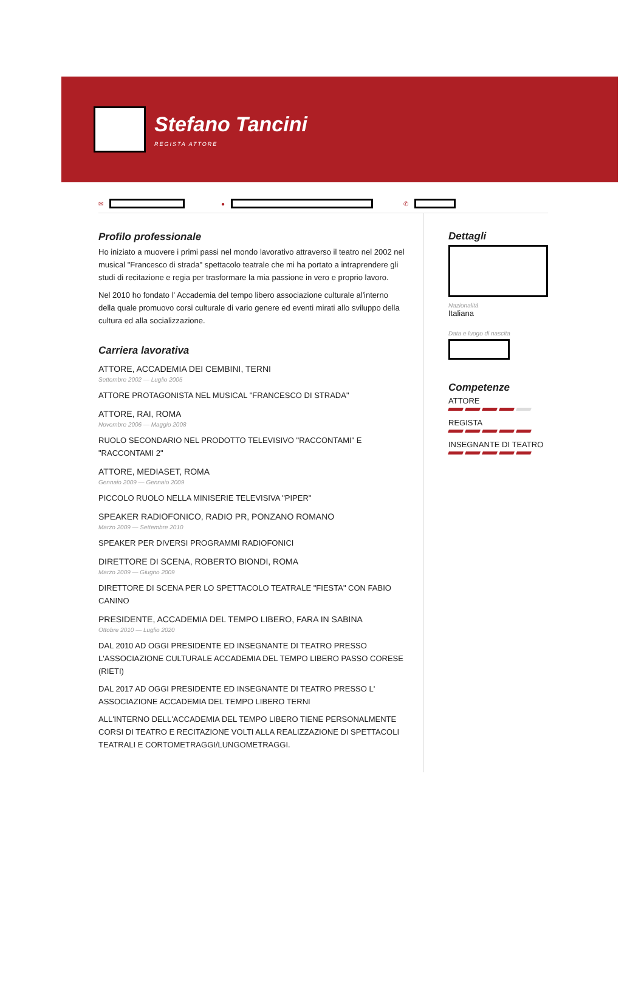Stefano Tancini
REGISTA ATTORE
✉ ● ✆
Profilo professionale
Ho iniziato a muovere i primi passi nel mondo lavorativo attraverso il teatro nel 2002 nel musical "Francesco di strada" spettacolo teatrale che mi ha portato a intraprendere gli studi di recitazione e regia per trasformare la mia passione in vero e proprio lavoro.
Nel 2010 ho fondato l' Accademia del tempo libero associazione culturale al'interno della quale promuovo corsi culturale di vario genere ed eventi mirati allo sviluppo della cultura ed alla socializzazione.
Carriera lavorativa
ATTORE, ACCADEMIA DEI CEMBINI, TERNI
Settembre 2002 — Luglio 2005
ATTORE PROTAGONISTA NEL MUSICAL "FRANCESCO DI STRADA"
ATTORE, RAI, ROMA
Novembre 2006 — Maggio 2008
RUOLO SECONDARIO NEL PRODOTTO TELEVISIVO "RACCONTAMI" E "RACCONTAMI 2"
ATTORE, MEDIASET, ROMA
Gennaio 2009 — Gennaio 2009
PICCOLO RUOLO NELLA MINISERIE TELEVISIVA "PIPER"
SPEAKER RADIOFONICO, RADIO PR, PONZANO ROMANO
Marzo 2009 — Settembre 2010
SPEAKER PER DIVERSI PROGRAMMI RADIOFONICI
DIRETTORE DI SCENA, ROBERTO BIONDI, ROMA
Marzo 2009 — Giugno 2009
DIRETTORE DI SCENA PER LO SPETTACOLO TEATRALE "FIESTA" CON FABIO CANINO
PRESIDENTE, ACCADEMIA DEL TEMPO LIBERO, FARA IN SABINA
Ottobre 2010 — Luglio 2020
DAL 2010 AD OGGI PRESIDENTE ED INSEGNANTE DI TEATRO PRESSO L'ASSOCIAZIONE CULTURALE ACCADEMIA DEL TEMPO LIBERO PASSO CORESE (RIETI)
DAL 2017 AD OGGI PRESIDENTE ED INSEGNANTE DI TEATRO PRESSO L' ASSOCIAZIONE ACCADEMIA DEL TEMPO LIBERO TERNI
ALL'INTERNO DELL'ACCADEMIA DEL TEMPO LIBERO TIENE PERSONALMENTE CORSI DI TEATRO E RECITAZIONE VOLTI ALLA REALIZZAZIONE DI SPETTACOLI TEATRALI E CORTOMETRAGGI/LUNGOMETRAGGI.
Dettagli
Nazionalità
Italiana
Data e luogo di nascita
Competenze
ATTORE
REGISTA
INSEGNANTE DI TEATRO